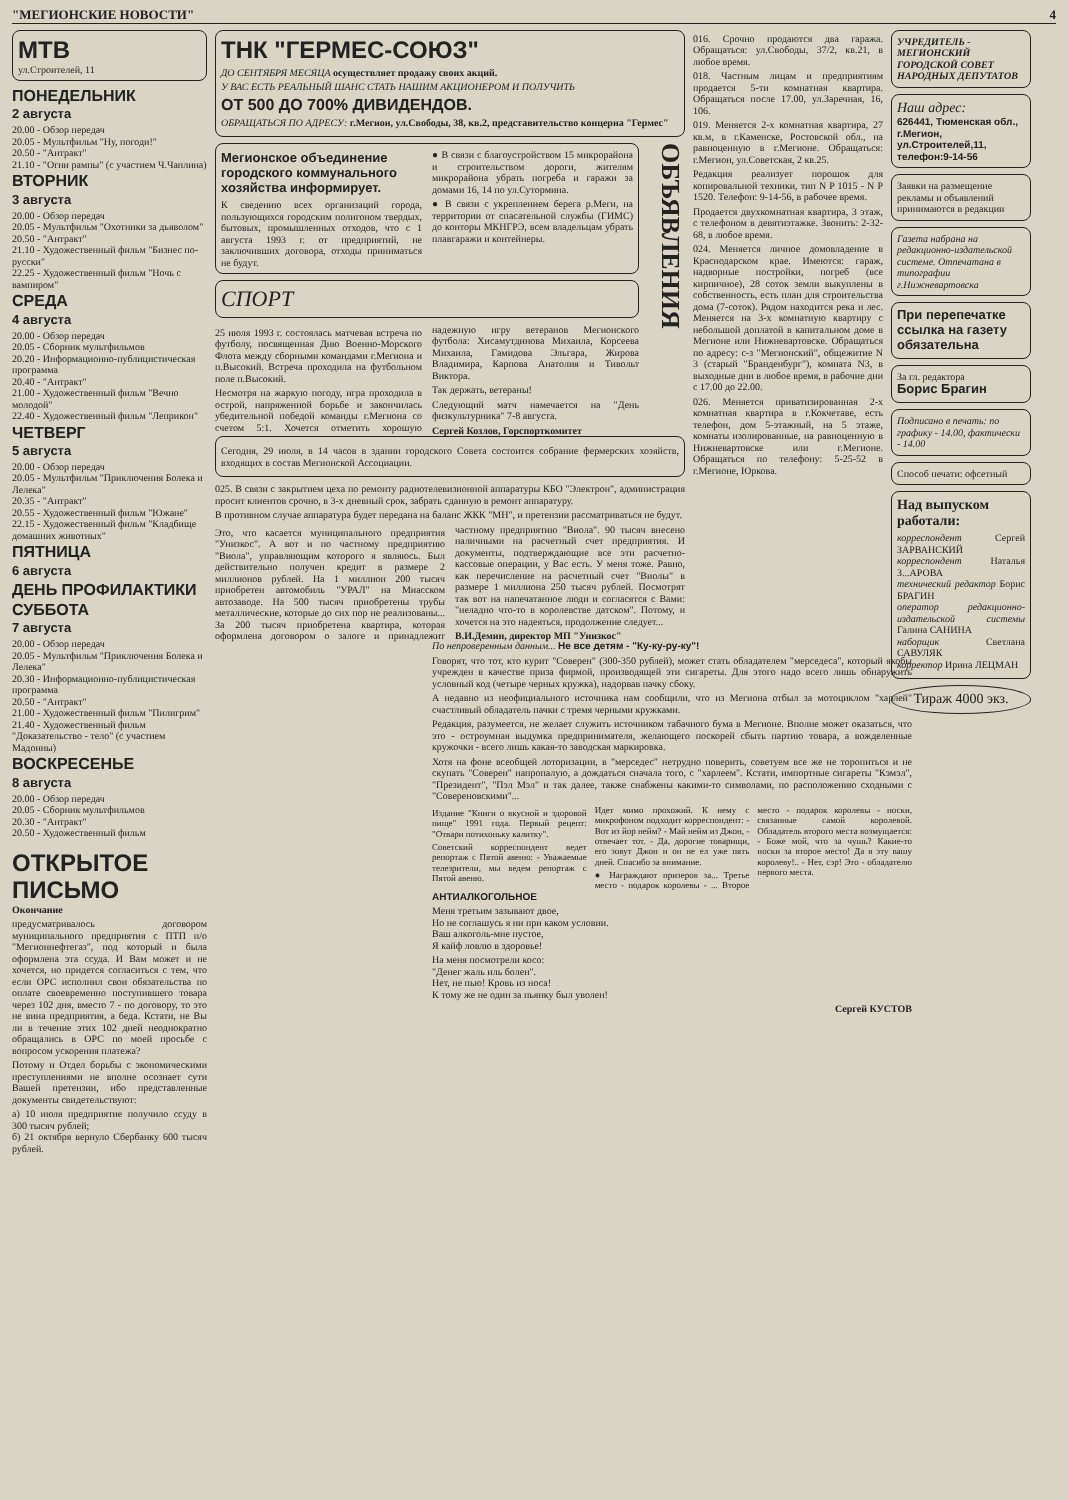"МЕГИОНСКИЕ НОВОСТИ" 4
МТВ
ул.Строителей, 11
ПОНЕДЕЛЬНИК
2 августа
20.00 - Обзор передач
20.05 - Мультфильм "Ну, погоди!"
20.50 - "Антракт"
21.10 - "Огни рампы" (с участием Ч.Чаплина)
ВТОРНИК
3 августа
20.00 - Обзор передач
20.05 - Мультфильм "Охотники за дьяволом"
20.50 - "Антракт"
21.10 - Художественный фильм "Бизнес по-русски"
22.25 - Художественный фильм "Ночь с вампиром"
СРЕДА
4 августа
20.00 - Обзор передач
20.05 - Сборник мультфильмов
20.20 - Информационно-публицистическая программа
20.40 - "Антракт"
21.00 - Художественный фильм "Вечно молодой"
22.40 - Художественный фильм "Леприкон"
ЧЕТВЕРГ
5 августа
20.00 - Обзор передач
20.05 - Мультфильм "Приключения Болека и Лелека"
20.35 - "Антракт"
20.55 - Художественный фильм "Южане"
22.15 - Художественный фильм "Кладбище домашних животных"
ПЯТНИЦА
6 августа
ДЕНЬ ПРОФИЛАКТИКИ
СУББОТА
7 августа
20.00 - Обзор передач
20.05 - Мультфильм "Приключения Болека и Лелека"
20.30 - Информационно-публицистическая программа
20.50 - "Антракт"
21.00 - Художественный фильм "Пилигрим"
21.40 - Художественный фильм "Доказательство - тело" (с участием Мадонны)
ВОСКРЕСЕНЬЕ
8 августа
20.00 - Обзор передач
20.05 - Сборник мультфильмов
20.30 - "Антракт"
20.50 - Художественный фильм
ОТКРЫТОЕ ПИСЬМО
Окончание
предусматривалось договором муниципального предприятия с ПТП п/о "Мегионнефтегаз", под который и была оформлена эта ссуда. И Вам может и не хочется, но придется согласиться с тем, что если ОРС исполнил свои обязательства по оплате своевременно поступившего товара через 102 дня, вместо 7 - по договору, то это не вина предприятия, а беда. Кстати, не Вы ли в течение этих 102 дней неоднократно обращались в ОРС по моей просьбе с вопросом ускорения платежа?
Потому и Отдел борьбы с экономическими преступлениями не вполне осознает сути Вашей претензии, ибо представленные документы свидетельствуют:
а) 10 июля предприятие получило ссуду в 300 тысяч рублей;
б) 21 октября вернуло Сбербанку 600 тысяч рублей.
ТНК "ГЕРМЕС-СОЮЗ"
ДО СЕНТЯБРЯ МЕСЯЦА осуществляет продажу своих акций.
У ВАС ЕСТЬ РЕАЛЬНЫЙ ШАНС СТАТЬ НАШИМ АКЦИОНЕРОМ И ПОЛУЧИТЬ
ОТ 500 ДО 700% ДИВИДЕНДОВ.
ОБРАЩАТЬСЯ ПО АДРЕСУ: г.Мегион, ул.Свободы, 38, кв.2, представительство концерна "Гермес"
Мегионское объединение городского коммунального хозяйства информирует.
К сведению всех организаций города, пользующихся городским полигоном твердых, бытовых, промышленных отходов, что с 1 августа 1993 г. от предприятий, не заключивших договора, отходы приниматься не будут.
● В связи с благоустройством 15 микрорайона и строительством дороги, жителям микрорайона убрать погреба и гаражи за домами 16, 14 по ул.Сутормина.
● В связи с укреплением берега р.Меги, на территории от спасательной службы (ГИМС) до конторы МКНГРЭ, всем владельцам убрать плавгаражи и контейнеры.
СПОРТ
25 июля 1993 г. состоялась матчевая встреча по футболу, посвященная Дню Военно-Морского Флота между сборными командами г.Мегиона и п.Высокий. Встреча проходила на футбольном поле п.Высокий.
Несмотря на жаркую погоду, игра проходила в острой, напряженной борьбе и закончилась убедительной победой команды г.Мегиона со счетом 5:1. Хочется отметить хорошую надежную игру ветеранов Мегионского футбола: Хисамутдинова Михаила, Корсеева Михаила, Гамидова Эльгара, Жирова Владимира, Карпова Анатолия и Тивольт Виктора.
Так держать, ветераны!
Следующий матч намечается на "День физкультурника" 7-8 августа.
Сергей Козлов, Горспорткомитет
ОБЪЯВЛЕНИЯ
Сегодня, 29 июля, в 14 часов в здании городского Совета состоится собрание фермерских хозяйств, входящих в состав Мегионской Ассоциации.
025. В связи с закрытием цеха по ремонту радиотелевизионной аппаратуры КБО "Электрон", администрация просит клиентов срочно, в 3-х дневный срок, забрать сданную в ремонт аппаратуру.
В противном случае аппаратура будет передана на баланс ЖКК "МН", и претензии рассматриваться не будут.
Это, что касается муниципального предприятия "Унизкос". А вот и по частному предприятию "Виола", управляющим которого я являюсь. Был действительно получен кредит в размере 2 миллионов рублей. На 1 миллион 200 тысяч приобретен автомобиль "УРАЛ" на Миасском автозаводе. На 500 тысяч приобретены трубы металлические, которые до сих пор не реализованы... За 200 тысяч приобретена квартира, которая оформлена договором о залоге и принадлежит частному предприятию "Виола". 90 тысяч внесено наличными на расчетный счет предприятия. И документы, подтверждающие все эти расчетно-кассовые операции, у Вас есть. У меня тоже. Равно, как перечисление на расчетный счет "Виолы" в размере 1 миллиона 250 тысяч рублей. Посмотрят так вот на напечатанное люди и согласятся с Вами: "неладно что-то в королевстве датском". Потому, и хочется на это надеяться, продолжение следует...
В.И.Демин, директор МП "Унизкос"
016. Срочно продаются два гаража. Обращаться: ул.Свободы, 37/2, кв.21, в любое время.
018. Частным лицам и предприятиям продается 5-ти комнатная квартира. Обращаться после 17.00, ул.Заречная, 16, 106.
019. Меняется 2-х комнатная квартира, 27 кв.м, в г.Каменске, Ростовской обл., на равноценную в г.Мегионе. Обращаться: г.Мегион, ул.Советская, 2 кв.25.
Редакция реализует порошок для копировальной техники, тип N P 1015 - N P 1520. Телефон: 9-14-56, в рабочее время.
Продается двухкомнатная квартира, 3 этаж, с телефоном в девятиэтажке. Звонить: 2-32-68, в любое время.
024. Меняется личное домовладение в Краснодарском крае. Имеются: гараж, надворные постройки, погреб (все кирпичное), 28 соток земли выкуплены в собственность, есть план для строительства дома (7-соток). Рядом находится река и лес. Меняется на 3-х комнатную квартиру с небольшой доплатой в капитальном доме в Мегионе или Нижневартовске. Обращаться по адресу: с-з "Мегионский", общежитие N 3 (старый "Бранденбург"), комната N3, в выходные дни в любое время, в рабочие дни с 17.00 до 22.00.
026. Меняется приватизированная 2-х комнатная квартира в г.Кокчетаве, есть телефон, дом 5-этажный, на 5 этаже, комнаты изолированные, на равноценную в Нижневартовске или г.Мегионе. Обращаться по телефону: 5-25-52 в г.Мегионе, Юркова.
УЧРЕДИТЕЛЬ - МЕГИОНСКИЙ ГОРОДСКОЙ СОВЕТ НАРОДНЫХ ДЕПУТАТОВ
Наш адрес:
626441, Тюменская обл., г.Мегион, ул.Строителей,11, телефон:9-14-56
Заявки на размещение рекламы и объявлений принимаются в редакции
Газета набрана на редакционно-издательской системе. Отпечатана в типографии г.Нижневартовска
При перепечатке ссылка на газету обязательна
За гл. редактора
Борис Брагин
Подписано в печать: по графику - 14.00, фактически - 14.00
Способ печати: офсетный
Над выпуском работали:
корреспондент Сергей ЗАРВАНСКИЙ
корреспондент Наталья З...АРОВА
технический редактор Борис БРАГИН
оператор редакционно-издательской системы Галина САНИНА
наборщик Светлана САВУЛЯК
корректор Ирина ЛЕЦМАН
Тираж 4000 экз.
По непроверенным данным... Не все детям - "Ку-ку-ру-ку"!
Говорят, что тот, кто курит "Соверен" (300-350 рублей), может стать обладателем "мерседеса", который якобы учрежден в качестве приза фирмой, производящей эти сигареты. Для этого надо всего лишь обнаружить условный код (четыре черных кружка), надорвав пачку сбоку.
А недавно из неофициального источника нам сообщили, что из Мегиона отбыл за мотоциклом "харлей" счастливый обладатель пачки с тремя черными кружками.
Редакция, разумеется, не желает служить источником табачного бума в Мегионе. Вполне может оказаться, что это - остроумная выдумка предпринимателя, желающего поскорей сбыть партию товара, а вожделенные кружочки - всего лишь какая-то заводская маркировка.
Хотя на фоне всеобщей лоторизации, в "мерседес" нетрудно поверить, советуем все же не торопиться и не скупать "Соверен" напропалую, а дождаться сначала того, с "харлеем". Кстати, импортные сигареты "Кэмэл", "Президент", "Пэл Мэл" и так далее, также снабжены какими-то символами, по расположению сходными с "Совереновскими"...
Издание "Книги о вкусной и здоровой пище" 1991 года. Первый рецепт: "Отвари потихоньку калитку".
Советский корреспондент ведет репортаж с Пятой авеню: - Уважаемые телезрители, мы ведем репортаж с Пятой авеню.
Идет мимо прохожий. К нему с микрофоном подходит корреспондент: - Вот из йор нейм? - Май нейм из Джон, - отвечает тот. - Да, дорогие товарищи, его зовут Джон и он не ел уже пять дней. Спасибо за внимание.
● Награждают призеров за... Третье место - подарок королевы - ... Второе место - подарок королевы - носки, связанные самой королевой. Обладатель второго места возмущается: - Боже мой, что за чушь? Какие-то носки за второе место! Да я эту вашу королеву!.. - Нет, сэр! Это - обладателю первого места.
АНТИАЛКОГОЛЬНОЕ
Меня третьим зазывают двое,
Но не соглашусь я ни при каком условии.
Ваш алкоголь-мне пустое,
Я кайф ловлю в здоровье!
На меня посмотрели косо:
"Денег жаль иль болен".
Нет, не пью! Кровь из носа!
К тому же не один за пьянку был уволен!
Сергей КУСТОВ